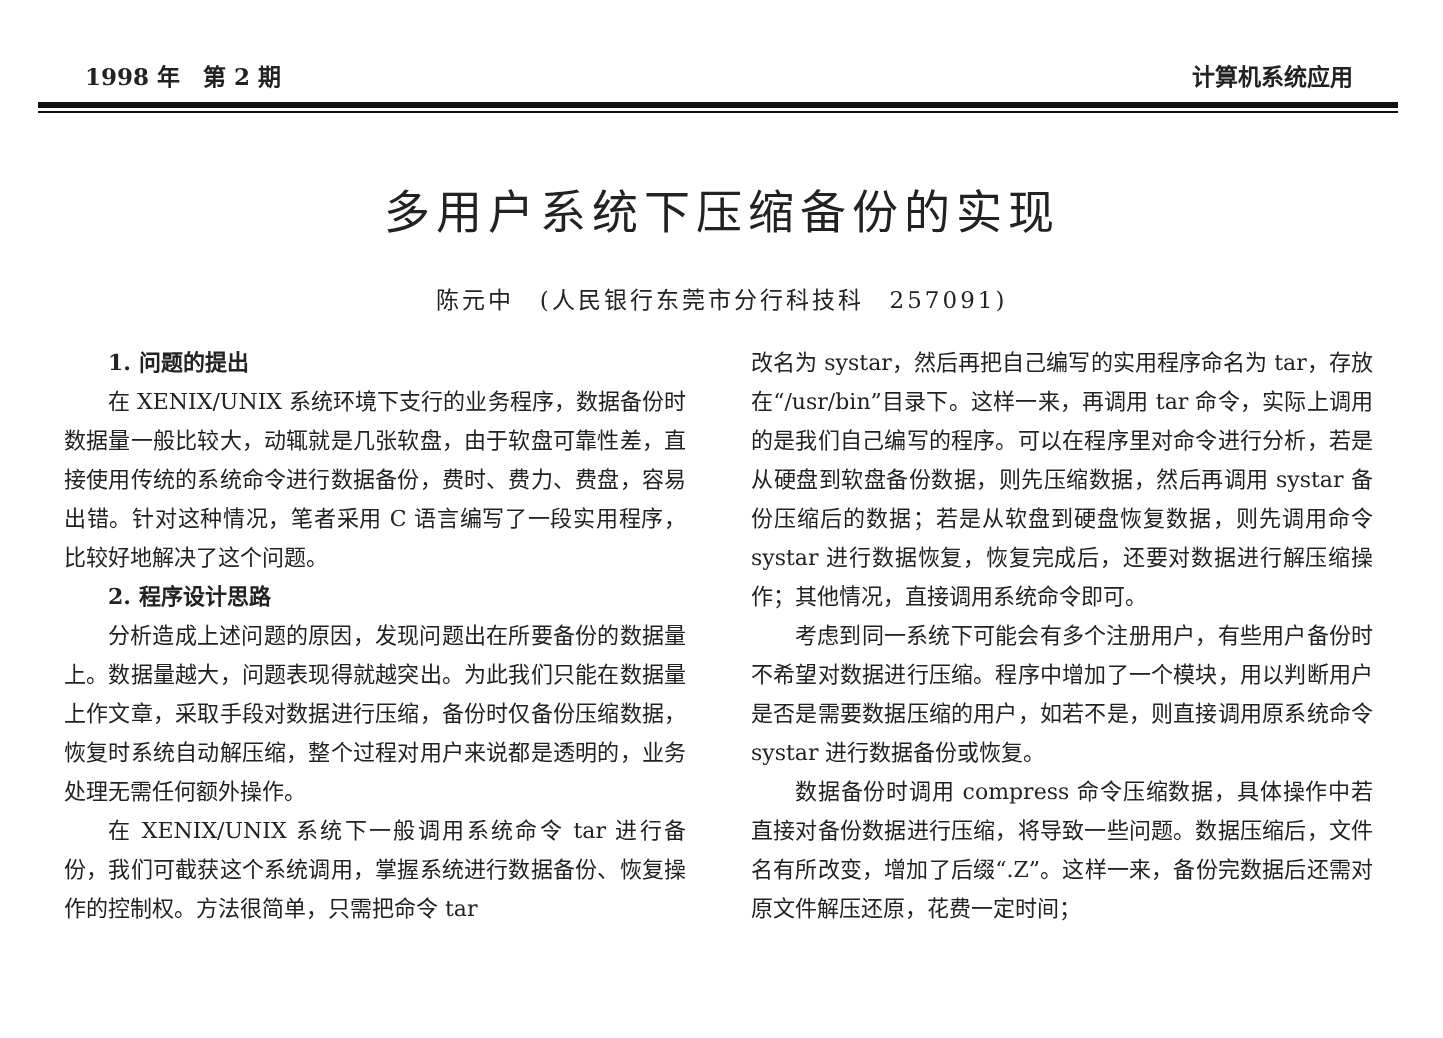1998 年　第 2 期 计算机系统应用
多用户系统下压缩备份的实现
陈元中　(人民银行东莞市分行科技科　257091)
1. 问题的提出
在 XENIX/UNIX 系统环境下支行的业务程序，数据备份时数据量一般比较大，动辄就是几张软盘，由于软盘可靠性差，直接使用传统的系统命令进行数据备份，费时、费力、费盘，容易出错。针对这种情况，笔者采用 C 语言编写了一段实用程序，比较好地解决了这个问题。
2. 程序设计思路
分析造成上述问题的原因，发现问题出在所要备份的数据量上。数据量越大，问题表现得就越突出。为此我们只能在数据量上作文章，采取手段对数据进行压缩，备份时仅备份压缩数据，恢复时系统自动解压缩，整个过程对用户来说都是透明的，业务处理无需任何额外操作。
在 XENIX/UNIX 系统下一般调用系统命令 tar 进行备份，我们可截获这个系统调用，掌握系统进行数据备份、恢复操作的控制权。方法很简单，只需把命令 tar
改名为 systar，然后再把自己编写的实用程序命名为 tar，存放在“/usr/bin”目录下。这样一来，再调用 tar 命令，实际上调用的是我们自己编写的程序。可以在程序里对命令进行分析，若是从硬盘到软盘备份数据，则先压缩数据，然后再调用 systar 备份压缩后的数据；若是从软盘到硬盘恢复数据，则先调用命令 systar 进行数据恢复，恢复完成后，还要对数据进行解压缩操作；其他情况，直接调用系统命令即可。
考虑到同一系统下可能会有多个注册用户，有些用户备份时不希望对数据进行压缩。程序中增加了一个模块，用以判断用户是否是需要数据压缩的用户，如若不是，则直接调用原系统命令 systar 进行数据备份或恢复。
数据备份时调用 compress 命令压缩数据，具体操作中若直接对备份数据进行压缩，将导致一些问题。数据压缩后，文件名有所改变，增加了后缀“.Z”。这样一来，备份完数据后还需对原文件解压还原，花费一定时间；